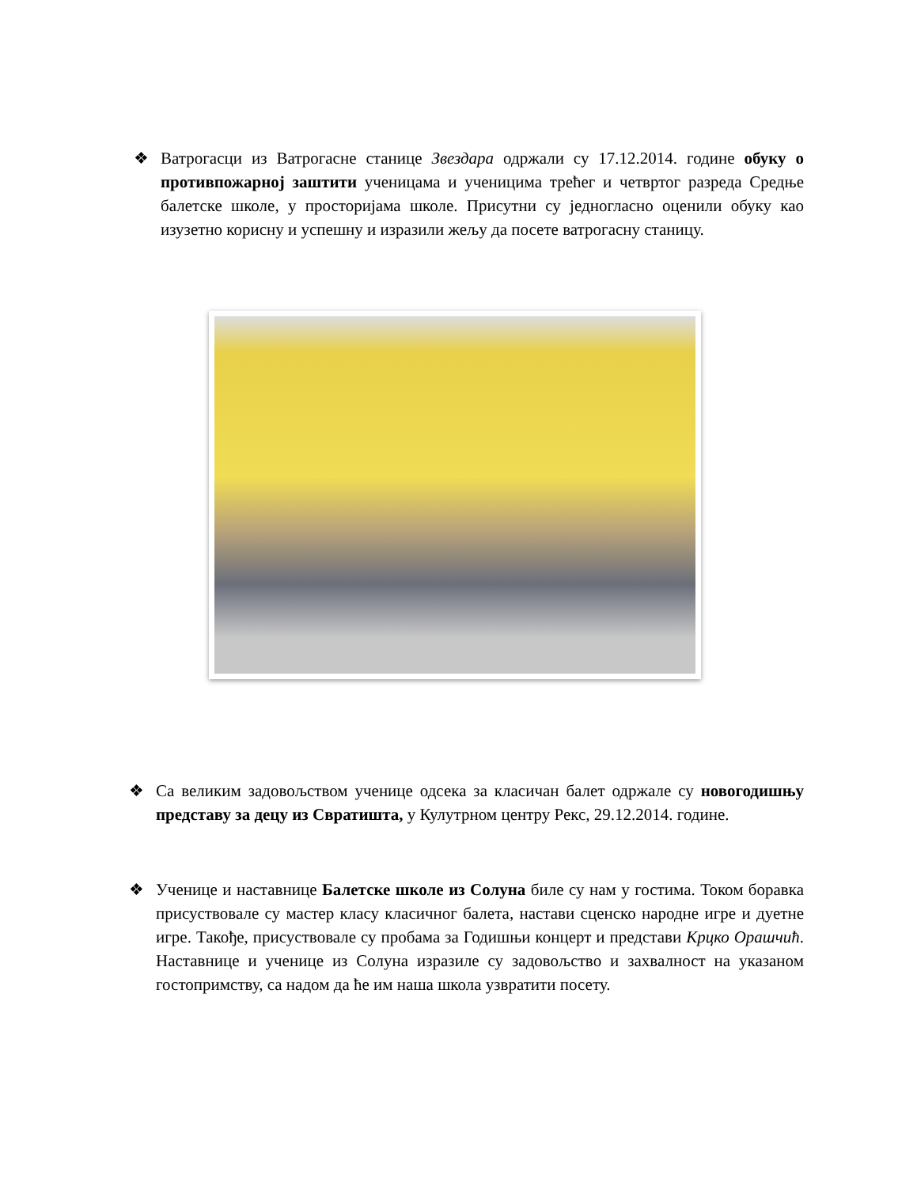❖ Ватрогасци из Ватрогасне станице Звездара одржали су 17.12.2014. године обуку о противпожарној заштити ученицама и ученицима трећег и четвртог разреда Средње балетске школе, у просторијама школе. Присутни су једногласно оценили обуку као изузетно корисну и успешну и изразили жељу да посете ватрогасну станицу.
❖ Са великим задовољством ученице одсека за класичан балет одржале су новогодишњу представу за децу из Свратишта, у Кулутрном центру Рекс, 29.12.2014. године.
❖ Ученице и наставнице Балетске школе из Солуна биле су нам у гостима. Током боравка присуствовале су мастер класу класичног балета, настави сценско народне игре и дуетне игре. Такође, присуствовале су пробама за Годишњи концерт и представи Крцко Орашчић. Наставнице и ученице из Солуна изразиле су задовољство и захвалност на указаном гостопримству, са надом да ће им наша школа узвратити посету.